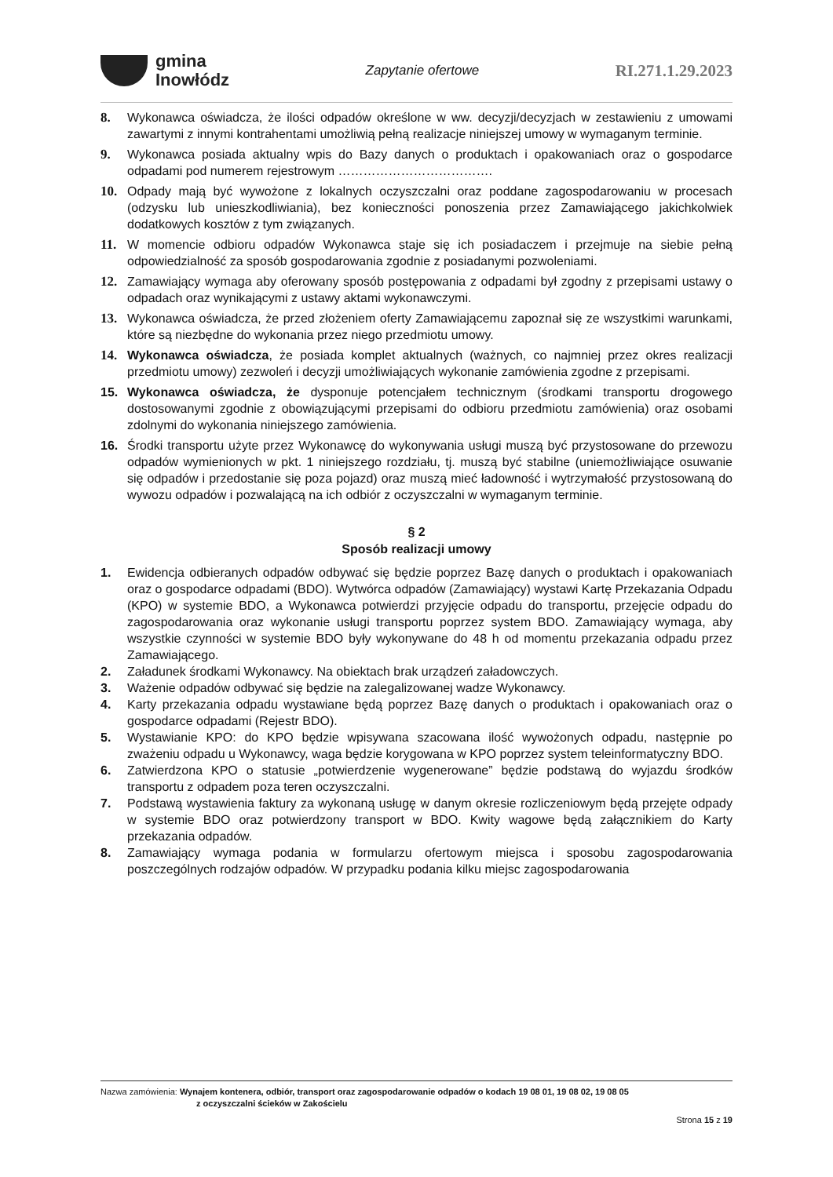gmina
Inowłódz
Zapytanie ofertowe
RI.271.1.29.2023
8. Wykonawca oświadcza, że ilości odpadów określone w ww. decyzji/decyzjach w zestawieniu z umowami zawartymi z innymi kontrahentami umożliwią pełną realizacje niniejszej umowy w wymaganym terminie.
9. Wykonawca posiada aktualny wpis do Bazy danych o produktach i opakowaniach oraz o gospodarce odpadami pod numerem rejestrowym ……………………………….
10. Odpady mają być wywożone z lokalnych oczyszczalni oraz poddane zagospodarowaniu w procesach (odzysku lub unieszkodliwiania), bez konieczności ponoszenia przez Zamawiającego jakichkolwiek dodatkowych kosztów z tym związanych.
11. W momencie odbioru odpadów Wykonawca staje się ich posiadaczem i przejmuje na siebie pełną odpowiedzialność za sposób gospodarowania zgodnie z posiadanymi pozwoleniami.
12. Zamawiający wymaga aby oferowany sposób postępowania z odpadami był zgodny z przepisami ustawy o odpadach oraz wynikającymi z ustawy aktami wykonawczymi.
13. Wykonawca oświadcza, że przed złożeniem oferty Zamawiającemu zapoznał się ze wszystkimi warunkami, które są niezbędne do wykonania przez niego przedmiotu umowy.
14. Wykonawca oświadcza, że posiada komplet aktualnych (ważnych, co najmniej przez okres realizacji przedmiotu umowy) zezwoleń i decyzji umożliwiających wykonanie zamówienia zgodne z przepisami.
15. Wykonawca oświadcza, że dysponuje potencjałem technicznym (środkami transportu drogowego dostosowanymi zgodnie z obowiązującymi przepisami do odbioru przedmiotu zamówienia) oraz osobami zdolnymi do wykonania niniejszego zamówienia.
16. Środki transportu użyte przez Wykonawcę do wykonywania usługi muszą być przystosowane do przewozu odpadów wymienionych w pkt. 1 niniejszego rozdziału, tj. muszą być stabilne (uniemożliwiające osuwanie się odpadów i przedostanie się poza pojazd) oraz muszą mieć ładowność i wytrzymałość przystosowaną do wywozu odpadów i pozwalającą na ich odbiór z oczyszczalni w wymaganym terminie.
§ 2
Sposób realizacji umowy
1. Ewidencja odbieranych odpadów odbywać się będzie poprzez Bazę danych o produktach i opakowaniach oraz o gospodarce odpadami (BDO). Wytwórca odpadów (Zamawiający) wystawi Kartę Przekazania Odpadu (KPO) w systemie BDO, a Wykonawca potwierdzi przyjęcie odpadu do transportu, przejęcie odpadu do zagospodarowania oraz wykonanie usługi transportu poprzez system BDO. Zamawiający wymaga, aby wszystkie czynności w systemie BDO były wykonywane do 48 h od momentu przekazania odpadu przez Zamawiającego.
2. Załadunek środkami Wykonawcy. Na obiektach brak urządzeń załadowczych.
3. Ważenie odpadów odbywać się będzie na zalegalizowanej wadze Wykonawcy.
4. Karty przekazania odpadu wystawiane będą poprzez Bazę danych o produktach i opakowaniach oraz o gospodarce odpadami (Rejestr BDO).
5. Wystawianie KPO: do KPO będzie wpisywana szacowana ilość wywożonych odpadu, następnie po zważeniu odpadu u Wykonawcy, waga będzie korygowana w KPO poprzez system teleinformatyczny BDO.
6. Zatwierdzona KPO o statusie „potwierdzenie wygenerowane” będzie podstawą do wyjazdu środków transportu z odpadem poza teren oczyszczalni.
7. Podstawą wystawienia faktury za wykonaną usługę w danym okresie rozliczeniowym będą przejęte odpady w systemie BDO oraz potwierdzony transport w BDO. Kwity wagowe będą załącznikiem do Karty przekazania odpadów.
8. Zamawiający wymaga podania w formularzu ofertowym miejsca i sposobu zagospodarowania poszczególnych rodzajów odpadów. W przypadku podania kilku miejsc zagospodarowania
Nazwa zamówienia: Wynajem kontenera, odbiór, transport oraz zagospodarowanie odpadów o kodach 19 08 01, 19 08 02, 19 08 05
z oczyszczalni ścieków w Zakościelu
Strona 15 z 19